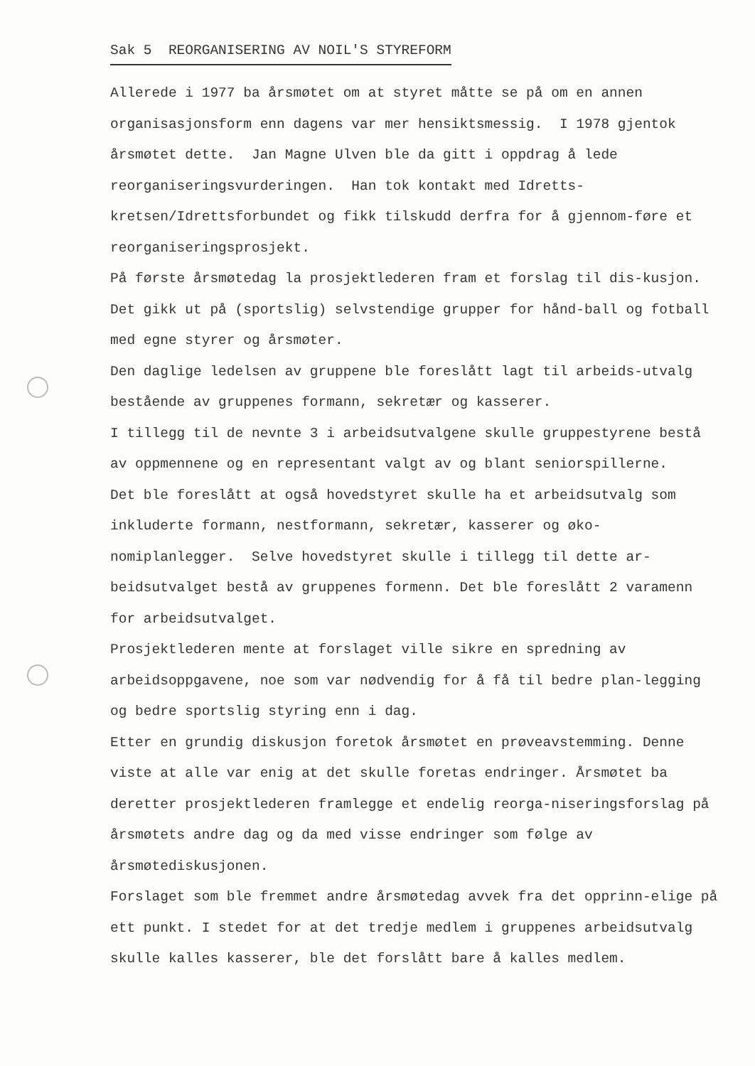Sak 5 REORGANISERING AV NOIL'S STYREFORM
Allerede i 1977 ba årsmøtet om at styret måtte se på om en annen organisasjonsform enn dagens var mer hensiktsmessig. I 1978 gjentok årsmøtet dette. Jan Magne Ulven ble da gitt i oppdrag å lede reorganiseringsvurderingen. Han tok kontakt med Idretts-kretsen/Idrettsforbundet og fikk tilskudd derfra for å gjennom-føre et reorganiseringsprosjekt.
På første årsmøtedag la prosjektlederen fram et forslag til dis-kusjon. Det gikk ut på (sportslig) selvstendige grupper for hånd-ball og fotball med egne styrer og årsmøter.
Den daglige ledelsen av gruppene ble foreslått lagt til arbeids-utvalg bestående av gruppenes formann, sekretær og kasserer.
I tillegg til de nevnte 3 i arbeidsutvalgene skulle gruppestyrene bestå av oppmennene og en representant valgt av og blant seniorspillerne.
Det ble foreslått at også hovedstyret skulle ha et arbeidsutvalg som inkluderte formann, nestformann, sekretær, kasserer og øko-nomiplanlegger. Selve hovedstyret skulle i tillegg til dette ar-beidsutvalget bestå av gruppenes formenn. Det ble foreslått 2 varamenn for arbeidsutvalget.
Prosjektlederen mente at forslaget ville sikre en spredning av arbeidsoppgavene, noe som var nødvendig for å få til bedre plan-legging og bedre sportslig styring enn i dag.
Etter en grundig diskusjon foretok årsmøtet en prøveavstemming. Denne viste at alle var enig at det skulle foretas endringer. Årsmøtet ba deretter prosjektlederen framlegge et endelig reorga-niseringsforslag på årsmøtets andre dag og da med visse endringer som følge av årsmøtediskusjonen.
Forslaget som ble fremmet andre årsmøtedag avvek fra det opprinn-elige på ett punkt. I stedet for at det tredje medlem i gruppenes arbeidsutvalg skulle kalles kasserer, ble det forslått bare å kalles medlem.